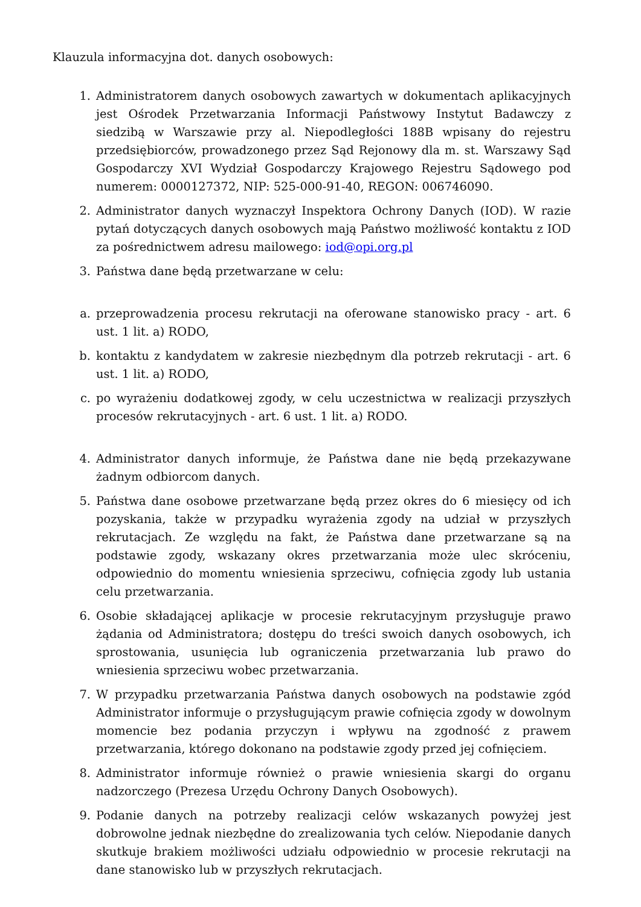Klauzula informacyjna dot. danych osobowych:
1. Administratorem danych osobowych zawartych w dokumentach aplikacyjnych jest Ośrodek Przetwarzania Informacji Państwowy Instytut Badawczy z siedzibą w Warszawie przy al. Niepodległości 188B wpisany do rejestru przedsiębiorców, prowadzonego przez Sąd Rejonowy dla m. st. Warszawy Sąd Gospodarczy XVI Wydział Gospodarczy Krajowego Rejestru Sądowego pod numerem: 0000127372, NIP: 525-000-91-40, REGON: 006746090.
2. Administrator danych wyznaczył Inspektora Ochrony Danych (IOD). W razie pytań dotyczących danych osobowych mają Państwo możliwość kontaktu z IOD za pośrednictwem adresu mailowego: iod@opi.org.pl
3. Państwa dane będą przetwarzane w celu:
a. przeprowadzenia procesu rekrutacji na oferowane stanowisko pracy - art. 6 ust. 1 lit. a) RODO,
b. kontaktu z kandydatem w zakresie niezbędnym dla potrzeb rekrutacji - art. 6 ust. 1 lit. a) RODO,
c. po wyrażeniu dodatkowej zgody, w celu uczestnictwa w realizacji przyszłych procesów rekrutacyjnych - art. 6 ust. 1 lit. a) RODO.
4. Administrator danych informuje, że Państwa dane nie będą przekazywane żadnym odbiorcom danych.
5. Państwa dane osobowe przetwarzane będą przez okres do 6 miesięcy od ich pozyskania, także w przypadku wyrażenia zgody na udział w przyszłych rekrutacjach. Ze względu na fakt, że Państwa dane przetwarzane są na podstawie zgody, wskazany okres przetwarzania może ulec skróceniu, odpowiednio do momentu wniesienia sprzeciwu, cofnięcia zgody lub ustania celu przetwarzania.
6. Osobie składającej aplikacje w procesie rekrutacyjnym przysługuje prawo żądania od Administratora; dostępu do treści swoich danych osobowych, ich sprostowania, usunięcia lub ograniczenia przetwarzania lub prawo do wniesienia sprzeciwu wobec przetwarzania.
7. W przypadku przetwarzania Państwa danych osobowych na podstawie zgód Administrator informuje o przysługującym prawie cofnięcia zgody w dowolnym momencie bez podania przyczyn i wpływu na zgodność z prawem przetwarzania, którego dokonano na podstawie zgody przed jej cofnięciem.
8. Administrator informuje również o prawie wniesienia skargi do organu nadzorczego (Prezesa Urzędu Ochrony Danych Osobowych).
9. Podanie danych na potrzeby realizacji celów wskazanych powyżej jest dobrowolne jednak niezbędne do zrealizowania tych celów. Niepodanie danych skutkuje brakiem możliwości udziału odpowiednio w procesie rekrutacji na dane stanowisko lub w przyszłych rekrutacjach.